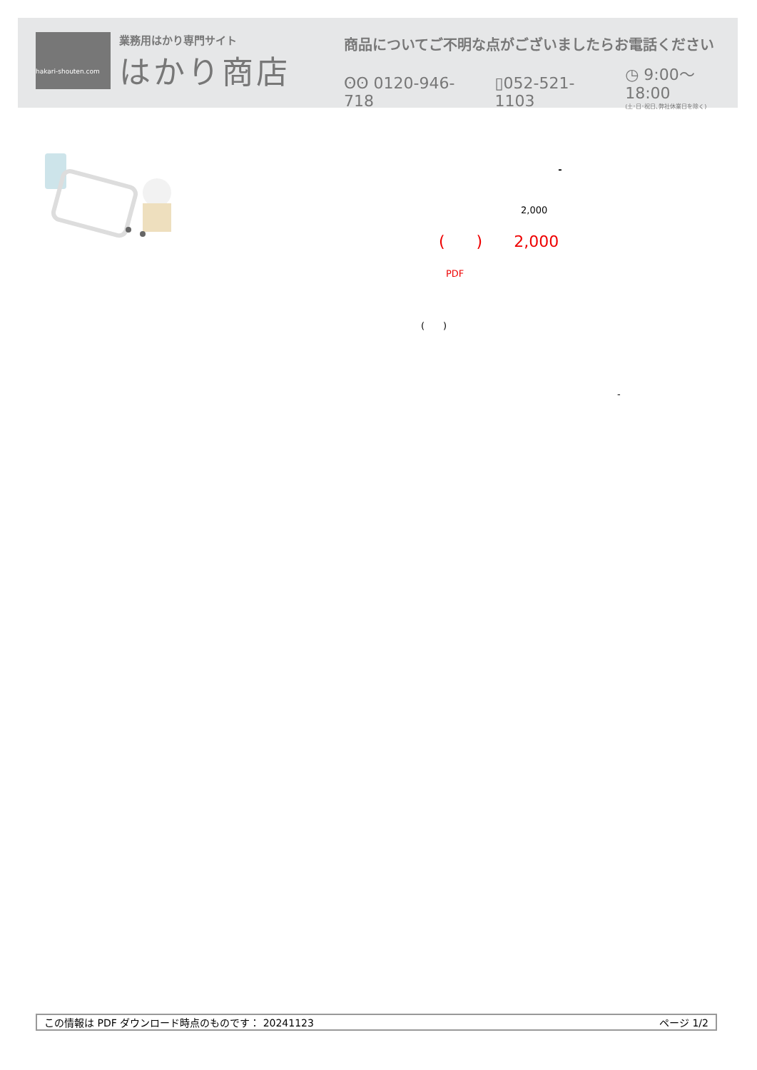hakari-shouten.com
業務用はかり専門サイト
はかり商店
商品についてご不明な点がございましたらお電話ください
ʘʘ 0120-946-718 ▯052-521-1103 ◷ 9:00〜18:00
(土･日･祝日､弊社休業日を除く)
-
2,000
(　　)　　2,000
PDF
(　　)
-
この情報は PDF ダウンロード時点のものです： 20241123 ページ 1/2